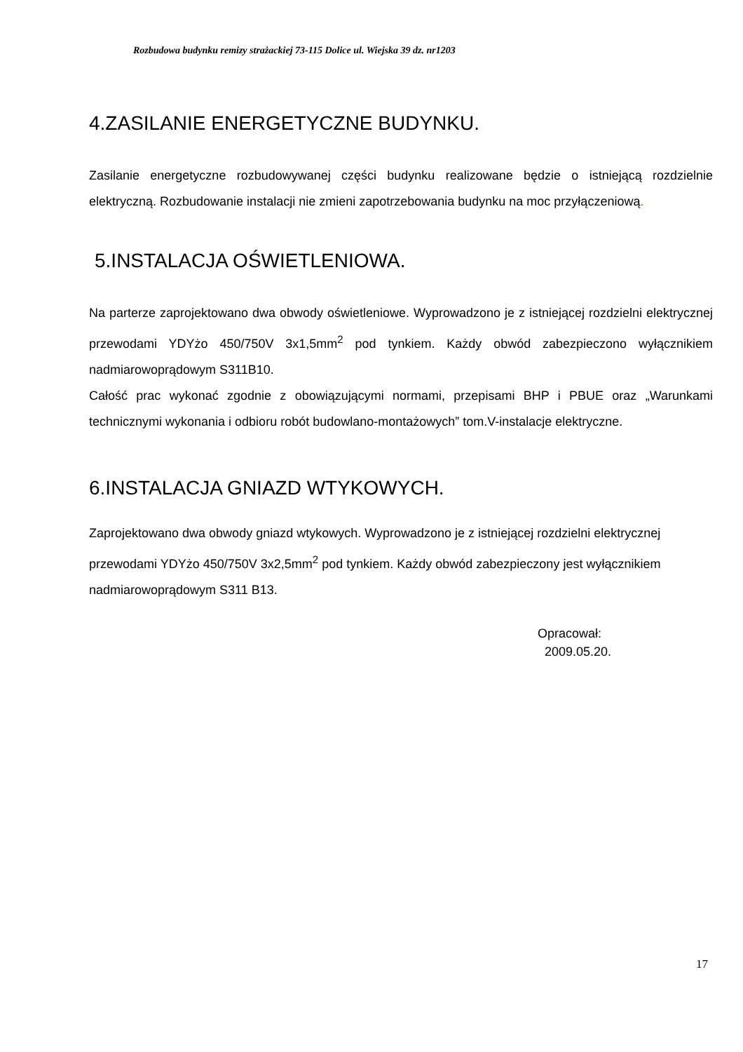Rozbudowa budynku remizy strażackiej 73-115 Dolice ul. Wiejska 39 dz. nr1203
4.ZASILANIE ENERGETYCZNE BUDYNKU.
Zasilanie energetyczne rozbudowywanej części budynku realizowane będzie o istniejącą rozdzielnie elektryczną. Rozbudowanie instalacji nie zmieni zapotrzebowania budynku na moc przyłączeniową.
5.INSTALACJA OŚWIETLENIOWA.
Na parterze zaprojektowano dwa obwody oświetleniowe. Wyprowadzono je z istniejącej rozdzielni elektrycznej przewodami YDYżo 450/750V 3x1,5mm<sup>2</sup> pod tynkiem. Każdy obwód zabezpieczono wyłącznikiem nadmiarowoprądowym S311B10.
Całość prac wykonać zgodnie z obowiązującymi normami, przepisami BHP i PBUE oraz „Warunkami technicznymi wykonania i odbioru robót budowlano-montażowych” tom.V-instalacje elektryczne.
6.INSTALACJA GNIAZD WTYKOWYCH.
Zaprojektowano dwa obwody gniazd wtykowych. Wyprowadzono je z istniejącej rozdzielni elektrycznej przewodami YDYżo 450/750V 3x2,5mm<sup>2</sup> pod tynkiem. Każdy obwód zabezpieczony jest wyłącznikiem nadmiarowoprądowym S311 B13.
Opracował:
2009.05.20.
17